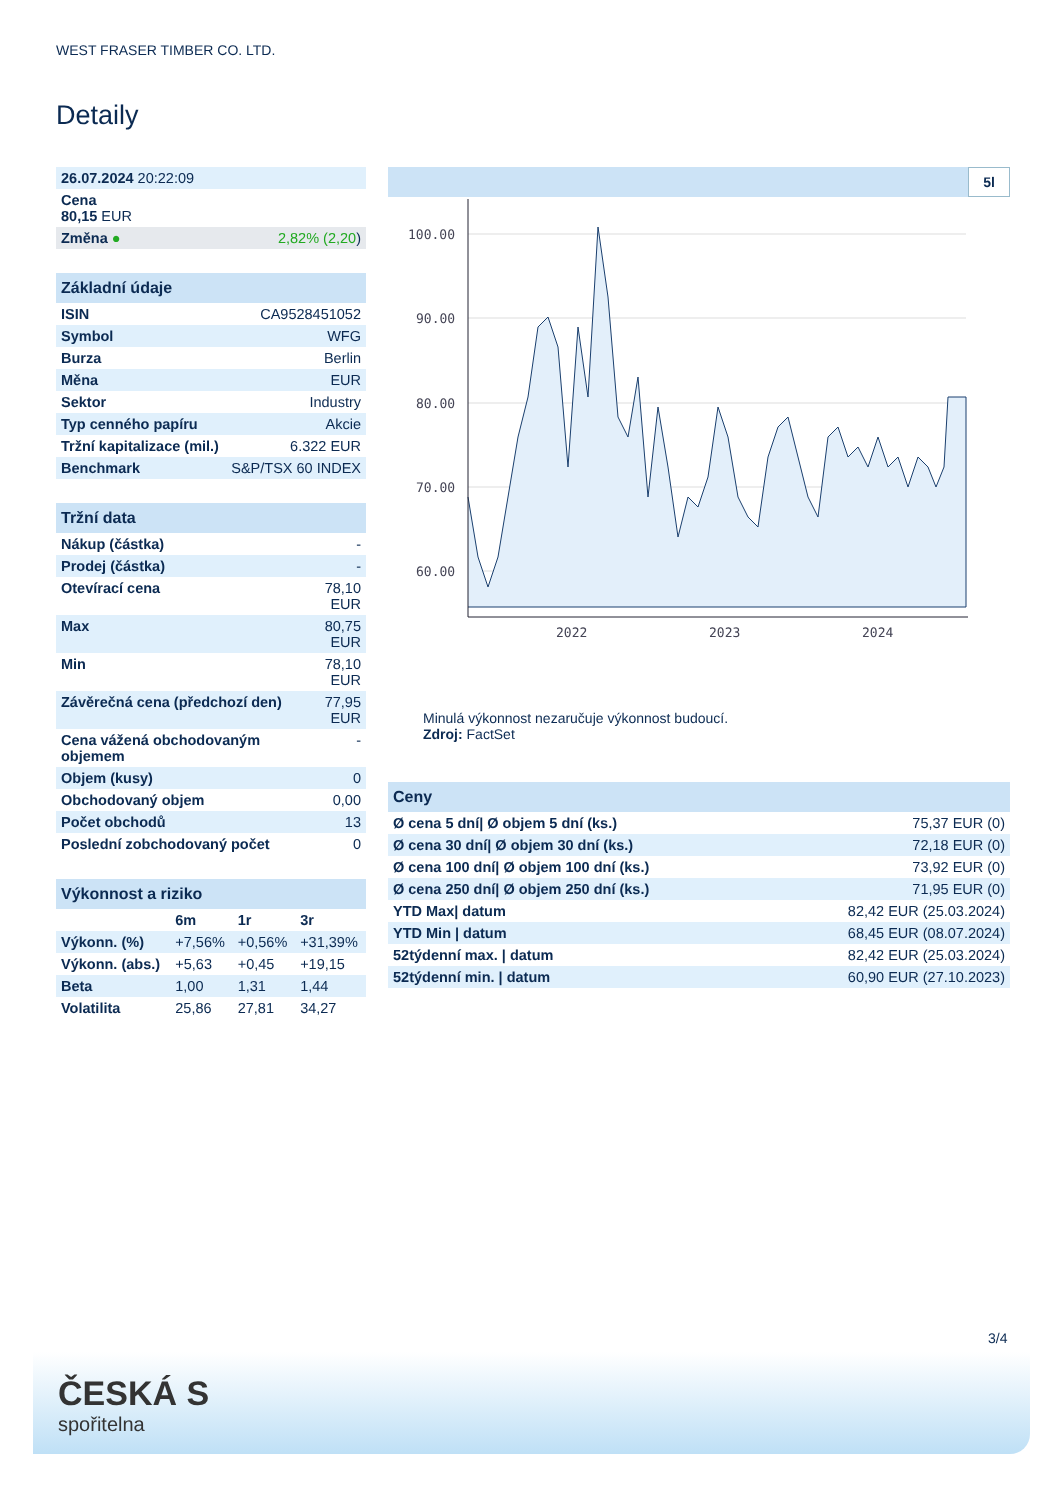WEST FRASER TIMBER CO. LTD.
Detaily
| 26.07.2024 20:22:09 | |
| Cena 80,15 EUR | |
| Změna ● | 2,82% (2,20 ) |
| Základní údaje | |
| --- | --- |
| ISIN | CA9528451052 |
| Symbol | WFG |
| Burza | Berlin |
| Měna | EUR |
| Sektor | Industry |
| Typ cenného papíru | Akcie |
| Tržní kapitalizace (mil.) | 6.322 EUR |
| Benchmark | S&P/TSX 60 INDEX |
| Tržní data | |
| --- | --- |
| Nákup (částka) | - |
| Prodej (částka) | - |
| Otevírací cena | 78,10 EUR |
| Max | 80,75 EUR |
| Min | 78,10 EUR |
| Závěrečná cena (předchozí den) | 77,95 EUR |
| Cena vážená obchodovaným objemem | - |
| Objem (kusy) | 0 |
| Obchodovaný objem | 0,00 |
| Počet obchodů | 13 |
| Poslední zobchodovaný počet | 0 |
| Výkonnost a riziko | | | |
| --- | --- | --- | --- |
| | 6m | 1r | 3r |
| Výkonn. (%) | +7,56% | +0,56% | +31,39% |
| Výkonn. (abs.) | +5,63 | +0,45 | +19,15 |
| Beta | 1,00 | 1,31 | 1,44 |
| Volatilita | 25,86 | 27,81 | 34,27 |
5l
100.00
90.00
80.00
70.00
60.00
2022
2023
2024
Minulá výkonnost nezaručuje výkonnost budoucí.
Zdroj: FactSet
| Ceny | |
| --- | --- |
| Ø cena 5 dní/ Ø objem 5 dní (ks.) | 75,37 EUR (0) |
| Ø cena 30 dní/ Ø objem 30 dní (ks.) | 72,18 EUR (0) |
| Ø cena 100 dní/ Ø objem 100 dní (ks.) | 73,92 EUR (0) |
| Ø cena 250 dní/ Ø objem 250 dní (ks.) | 71,95 EUR (0) |
| YTD Max/ datum | 82,42 EUR (25.03.2024) |
| YTD Min / datum | 68,45 EUR (08.07.2024) |
| 52týdenní max. / datum | 82,42 EUR (25.03.2024) |
| 52týdenní min. / datum | 60,90 EUR (27.10.2023) |
3/4
ČESKÁ S
spořitelna